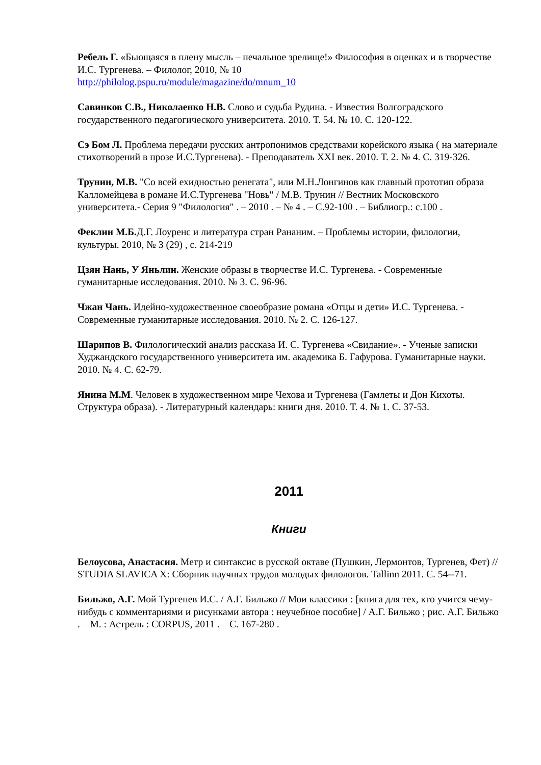Ребель Г. «Бьющаяся в плену мысль – печальное зрелище!» Философия в оценках и в творчестве И.С. Тургенева. – Филолог, 2010, № 10
http://philolog.pspu.ru/module/magazine/do/mnum_10
Савинков С.В., Николаенко Н.В. Слово и судьба Рудина. - Известия Волгоградского государственного педагогического университета. 2010. Т. 54. № 10. С. 120-122.
Сэ Бом Л. Проблема передачи русских антропонимов средствами корейского языка ( на материале стихотворений в прозе И.С.Тургенева). - Преподаватель XXI век. 2010. Т. 2. № 4. С. 319-326.
Трунин, М.В. "Со всей ехидностью ренегата", или М.Н.Лонгинов как главный прототип образа Калломейцева в романе И.С.Тургенева "Новь" / М.В. Трунин // Вестник Московского университета.- Серия 9 "Филология" . – 2010 . – № 4 . – С.92-100 . – Библиогр.: с.100 .
Феклин М.Б. Д.Г. Лоуренс и литература стран Рананим. – Проблемы истории, филологии, культуры. 2010, № 3 (29) , с. 214-219
Цзян Нань, У Яньлин. Женские образы в творчестве И.С. Тургенева. - Современные гуманитарные исследования. 2010. № 3. С. 96-96.
Чжан Чань. Идейно-художественное своеобразие романа «Отцы и дети» И.С. Тургенева. - Современные гуманитарные исследования. 2010. № 2. С. 126-127.
Шарипов В. Филологический анализ рассказа И. С. Тургенева «Свидание». - Ученые записки Худжандского государственного университета им. академика Б. Гафурова. Гуманитарные науки. 2010. № 4. С. 62-79.
Янина М.М. Человек в художественном мире Чехова и Тургенева (Гамлеты и Дон Кихоты. Структура образа). - Литературный календарь: книги дня. 2010. Т. 4. № 1. С. 37-53.
2011
Книги
Белоусова, Анастасия. Метр и синтаксис в русской октаве (Пушкин, Лермонтов, Тургенев, Фет) // STUDIA SLAVICA X: Сборник научных трудов молодых филологов. Tallinn 2011. С. 54--71.
Бильжо, А.Г. Мой Тургенев И.С. / А.Г. Бильжо // Мои классики : [книга для тех, кто учится чему-нибудь с комментариями и рисунками автора : неучебное пособие] / А.Г. Бильжо ; рис. А.Г. Бильжо . – М. : Астрель : CORPUS, 2011 . – С. 167-280 .